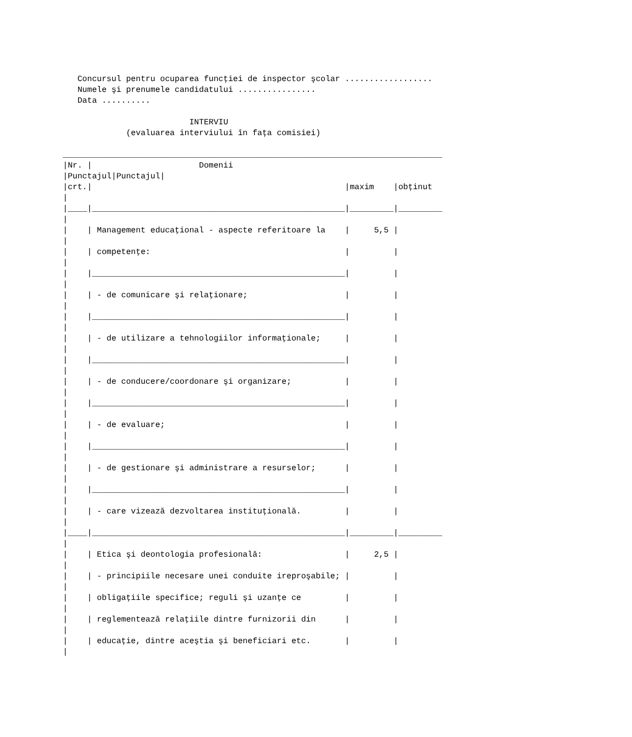Concursul pentru ocuparea funcţiei de inspector şcolar ..................
   Numele şi prenumele candidatului ................
   Data ..........

                          INTERVIU
             (evaluarea interviului în faţa comisiei)

______________________________________________________________________________
|Nr. |                      Domenii
|Punctajul|Punctajul|
|crt.|                                                    |maxim    |obţinut
|
|____|____________________________________________________|_________|_________
|
|    | Management educaţional - aspecte referitoare la    |     5,5 |
|
|    | competenţe:                                        |         |
|
|    |____________________________________________________|         |
|
|    | - de comunicare şi relaţionare;                    |         |
|
|    |____________________________________________________|         |
|
|    | - de utilizare a tehnologiilor informaţionale;     |         |
|
|    |____________________________________________________|         |
|
|    | - de conducere/coordonare şi organizare;           |         |
|
|    |____________________________________________________|         |
|
|    | - de evaluare;                                     |         |
|
|    |____________________________________________________|         |
|
|    | - de gestionare şi administrare a resurselor;      |         |
|
|    |____________________________________________________|         |
|
|    | - care vizează dezvoltarea instituţională.         |         |
|
|____|____________________________________________________|_________|_________
|
|    | Etica şi deontologia profesională:                 |     2,5 |
|
|    | - principiile necesare unei conduite ireproşabile; |         |
|
|    | obligaţiile specifice; reguli şi uzanţe ce         |         |
|
|    | reglementează relaţiile dintre furnizorii din      |         |
|
|    | educaţie, dintre aceştia şi beneficiari etc.       |         |
|